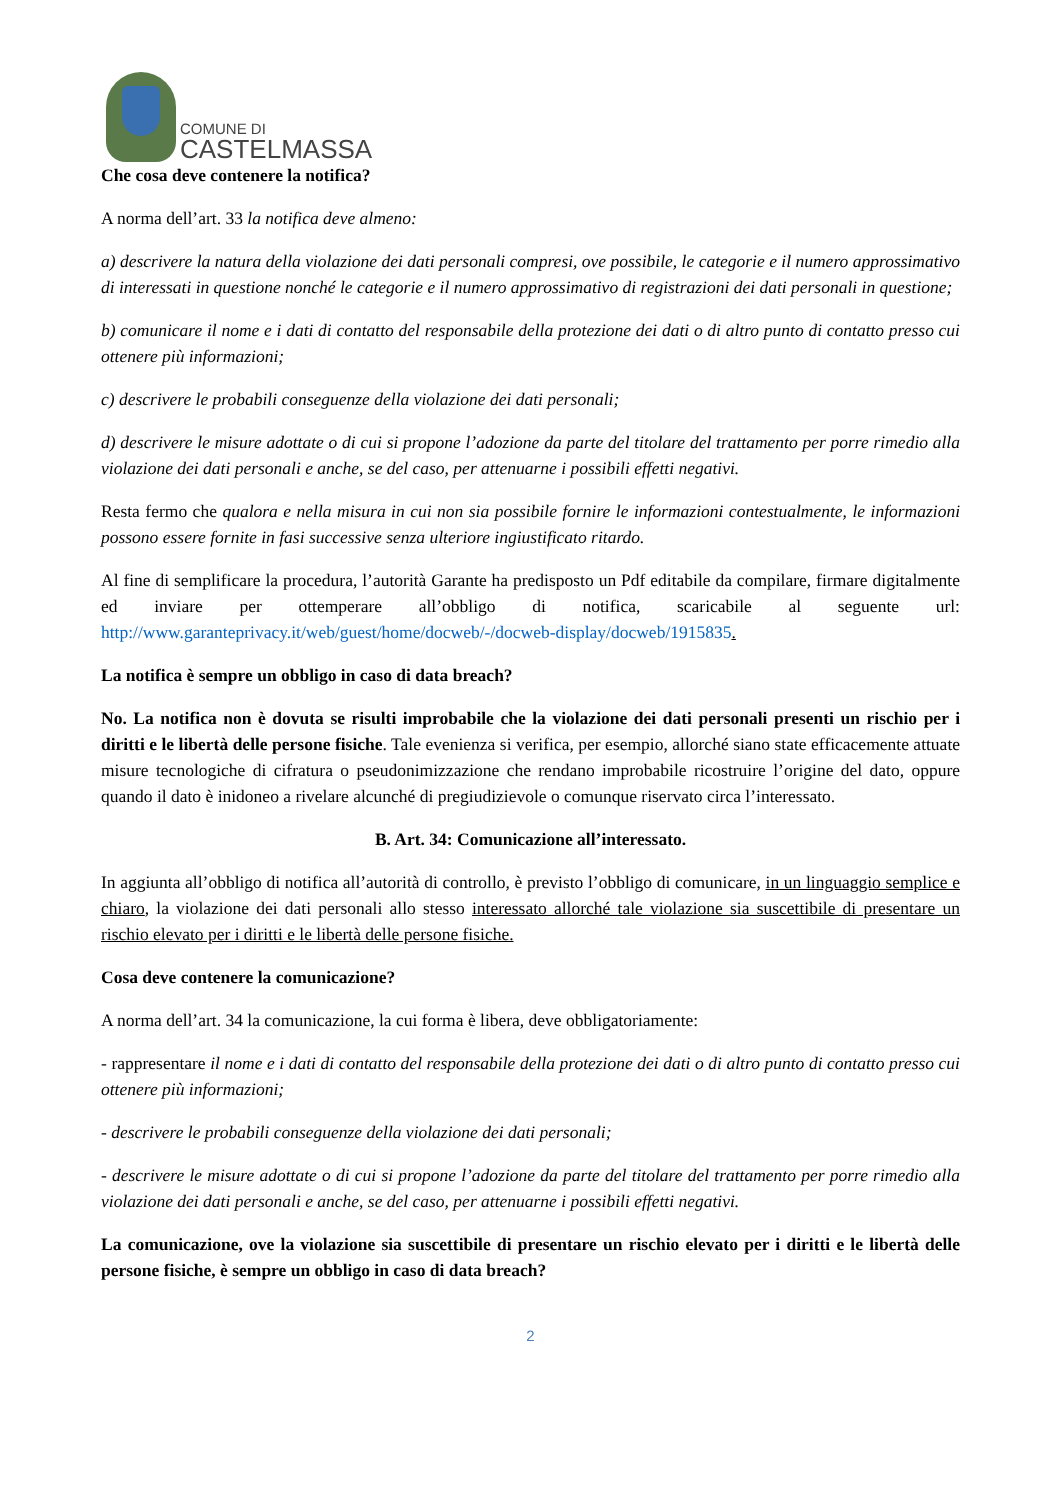COMUNE DI
CASTELMASSA
Che cosa deve contenere la notifica?
A norma dell’art. 33 la notifica deve almeno:
a) descrivere la natura della violazione dei dati personali compresi, ove possibile, le categorie e il numero approssimativo di interessati in questione nonché le categorie e il numero approssimativo di registrazioni dei dati personali in questione;
b) comunicare il nome e i dati di contatto del responsabile della protezione dei dati o di altro punto di contatto presso cui ottenere più informazioni;
c) descrivere le probabili conseguenze della violazione dei dati personali;
d) descrivere le misure adottate o di cui si propone l’adozione da parte del titolare del trattamento per porre rimedio alla violazione dei dati personali e anche, se del caso, per attenuarne i possibili effetti negativi.
Resta fermo che qualora e nella misura in cui non sia possibile fornire le informazioni contestualmente, le informazioni possono essere fornite in fasi successive senza ulteriore ingiustificato ritardo.
Al fine di semplificare la procedura, l’autorità Garante ha predisposto un Pdf editabile da compilare, firmare digitalmente ed inviare per ottemperare all’obbligo di notifica, scaricabile al seguente url: http://www.garanteprivacy.it/web/guest/home/docweb/-/docweb-display/docweb/1915835.
La notifica è sempre un obbligo in caso di data breach?
No. La notifica non è dovuta se risulti improbabile che la violazione dei dati personali presenti un rischio per i diritti e le libertà delle persone fisiche. Tale evenienza si verifica, per esempio, allorché siano state efficacemente attuate misure tecnologiche di cifratura o pseudonimizzazione che rendano improbabile ricostruire l’origine del dato, oppure quando il dato è inidoneo a rivelare alcunché di pregiudizievole o comunque riservato circa l’interessato.
B. Art. 34: Comunicazione all’interessato.
In aggiunta all’obbligo di notifica all’autorità di controllo, è previsto l’obbligo di comunicare, in un linguaggio semplice e chiaro, la violazione dei dati personali allo stesso interessato allorché tale violazione sia suscettibile di presentare un rischio elevato per i diritti e le libertà delle persone fisiche.
Cosa deve contenere la comunicazione?
A norma dell’art. 34 la comunicazione, la cui forma è libera, deve obbligatoriamente:
- rappresentare il nome e i dati di contatto del responsabile della protezione dei dati o di altro punto di contatto presso cui ottenere più informazioni;
- descrivere le probabili conseguenze della violazione dei dati personali;
- descrivere le misure adottate o di cui si propone l’adozione da parte del titolare del trattamento per porre rimedio alla violazione dei dati personali e anche, se del caso, per attenuarne i possibili effetti negativi.
La comunicazione, ove la violazione sia suscettibile di presentare un rischio elevato per i diritti e le libertà delle persone fisiche, è sempre un obbligo in caso di data breach?
2